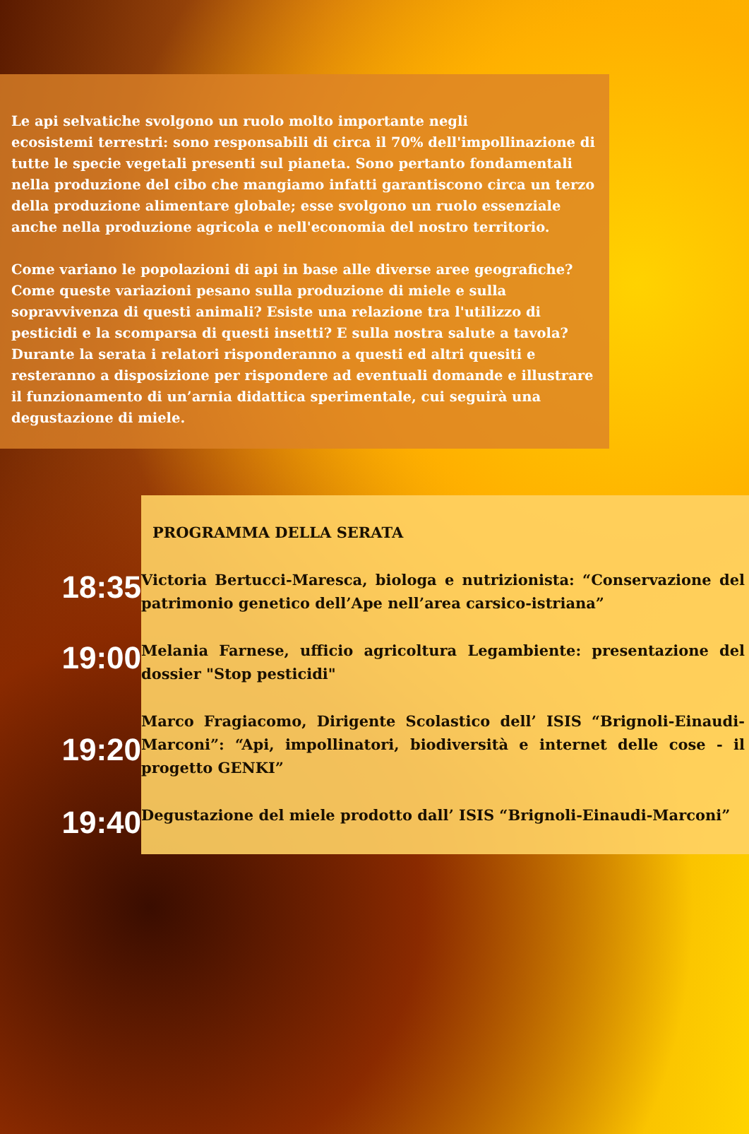Le api selvatiche svolgono un ruolo molto importante negli
ecosistemi terrestri: sono responsabili di circa il 70% dell'impollinazione di tutte le specie vegetali presenti sul pianeta. Sono pertanto fondamentali nella produzione del cibo che mangiamo infatti garantiscono circa un terzo della produzione alimentare globale; esse svolgono un ruolo essenziale anche nella produzione agricola e nell'economia del nostro territorio.
Come variano le popolazioni di api in base alle diverse aree geografiche? Come queste variazioni pesano sulla produzione di miele e sulla sopravvivenza di questi animali? Esiste una relazione tra l'utilizzo di pesticidi e la scomparsa di questi insetti? E sulla nostra salute a tavola? Durante la serata i relatori risponderanno a questi ed altri quesiti e resteranno a disposizione per rispondere ad eventuali domande e illustrare il funzionamento di un’arnia didattica sperimentale, cui seguirà una degustazione di miele.
PROGRAMMA DELLA SERATA
18:35
Victoria Bertucci-Maresca, biologa e nutrizionista: “Conservazione del patrimonio genetico dell’Ape nell’area carsico-istriana”
19:00
Melania Farnese, ufficio agricoltura Legambiente: presentazione del dossier "Stop pesticidi"
19:20
Marco Fragiacomo, Dirigente Scolastico dell’ ISIS “Brignoli-Einaudi-Marconi”: “Api, impollinatori, biodiversità e internet delle cose - il progetto GENKI”
19:40
Degustazione del miele prodotto dall’ ISIS “Brignoli-Einaudi-Marconi”